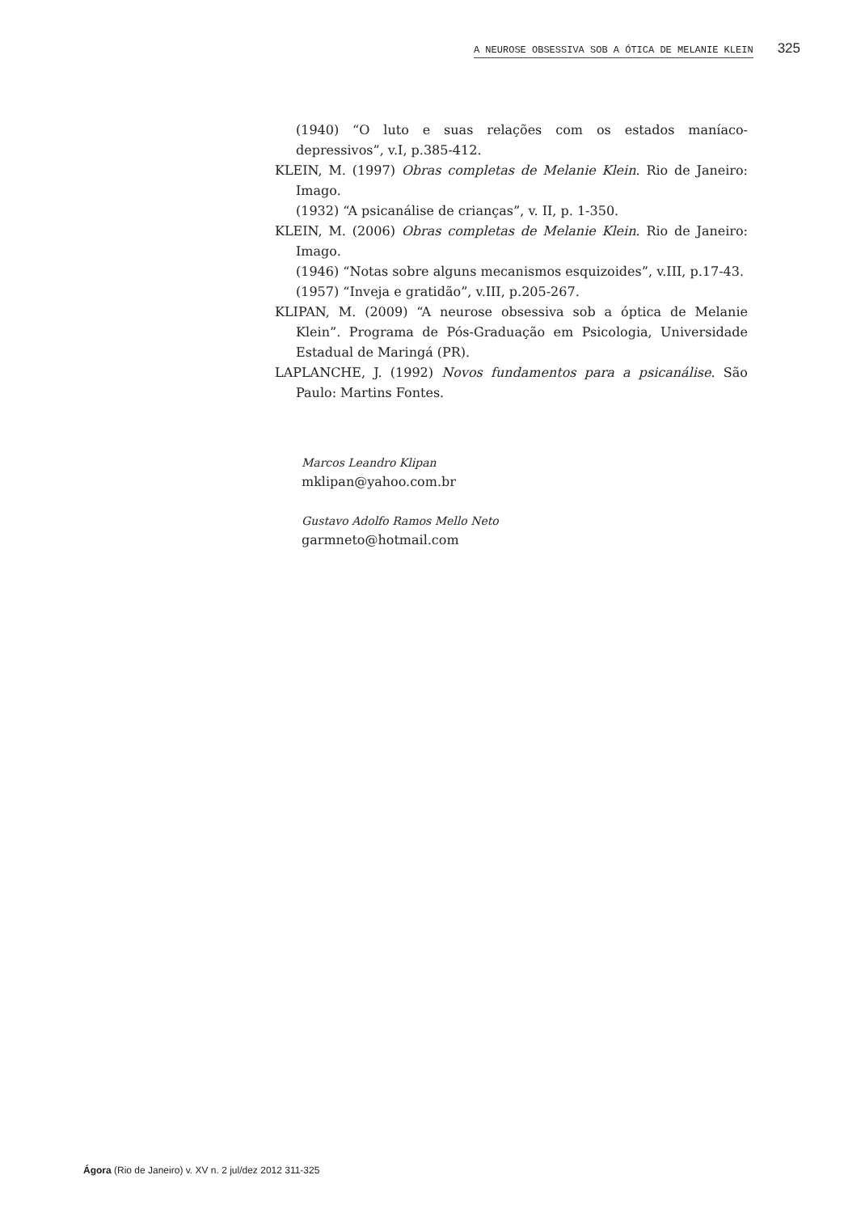A NEUROSE OBSESSIVA SOB A ÓTICA DE MELANIE KLEIN 325
(1940) “O luto e suas relações com os estados maníaco-depressivos”, v.I, p.385-412.
KLEIN, M. (1997) Obras completas de Melanie Klein. Rio de Janeiro: Imago.
(1932) “A psicanálise de crianças”, v. II, p. 1-350.
KLEIN, M. (2006) Obras completas de Melanie Klein. Rio de Janeiro: Imago.
(1946) “Notas sobre alguns mecanismos esquizoides”, v.III, p.17-43.
(1957) “Inveja e gratidão”, v.III, p.205-267.
KLIPAN, M. (2009) “A neurose obsessiva sob a óptica de Melanie Klein”. Programa de Pós-Graduação em Psicologia, Universidade Estadual de Maringá (PR).
LAPLANCHE, J. (1992) Novos fundamentos para a psicanálise. São Paulo: Martins Fontes.
Marcos Leandro Klipan
mklipan@yahoo.com.br
Gustavo Adolfo Ramos Mello Neto
garmneto@hotmail.com
Ágora (Rio de Janeiro) v. XV n. 2 jul/dez 2012 311-325